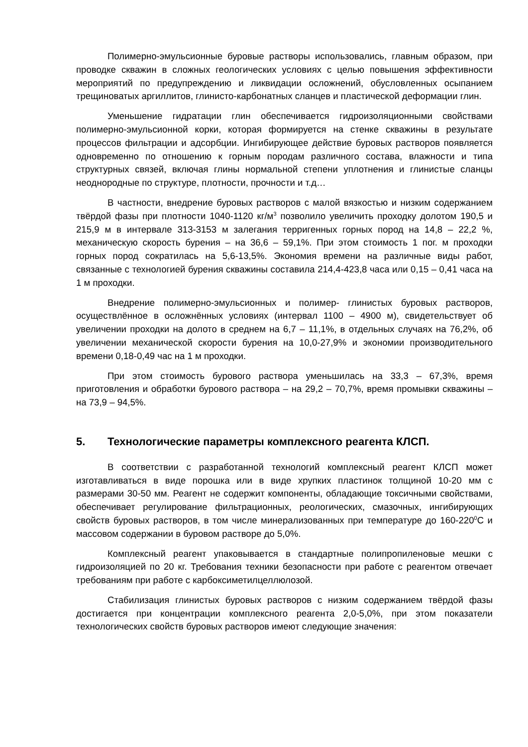Полимерно-эмульсионные буровые растворы использовались, главным образом, при проводке скважин в сложных геологических условиях с целью повышения эффективности мероприятий по предупреждению и ликвидации осложнений, обусловленных осыпанием трещиноватых аргиллитов, глинисто-карбонатных сланцев и пластической деформации глин.
Уменьшение гидратации глин обеспечивается гидроизоляционными свойствами полимерно-эмульсионной корки, которая формируется на стенке скважины в результате процессов фильтрации и адсорбции. Ингибирующее действие буровых растворов появляется одновременно по отношению к горным породам различного состава, влажности и типа структурных связей, включая глины нормальной степени уплотнения и глинистые сланцы неоднородные по структуре, плотности, прочности и т.д…
В частности, внедрение буровых растворов с малой вязкостью и низким содержанием твёрдой фазы при плотности 1040-1120 кг/м<sup>3</sup> позволило увеличить проходку долотом 190,5 и 215,9 м в интервале 313-3153 м залегания терригенных горных пород на 14,8 – 22,2 %, механическую скорость бурения – на 36,6 – 59,1%. При этом стоимость 1 пог. м проходки горных пород сократилась на 5,6-13,5%. Экономия времени на различные виды работ, связанные с технологией бурения скважины составила 214,4-423,8 часа или 0,15 – 0,41 часа на 1 м проходки.
Внедрение полимерно-эмульсионных и полимер- глинистых буровых растворов, осуществлённое в осложнённых условиях (интервал 1100 – 4900 м), свидетельствует об увеличении проходки на долото в среднем на 6,7 – 11,1%, в отдельных случаях на 76,2%, об увеличении механической скорости бурения на 10,0-27,9% и экономии производительного времени 0,18-0,49 час на 1 м проходки.
При этом стоимость бурового раствора уменьшилась на 33,3 – 67,3%, время приготовления и обработки бурового раствора – на 29,2 – 70,7%, время промывки скважины – на 73,9 – 94,5%.
5. Технологические параметры комплексного реагента КЛСП.
В соответствии с разработанной технологий комплексный реагент КЛСП может изготавливаться в виде порошка или в виде хрупких пластинок толщиной 10-20 мм с размерами 30-50 мм. Реагент не содержит компоненты, обладающие токсичными свойствами, обеспечивает регулирование фильтрационных, реологических, смазочных, ингибирующих свойств буровых растворов, в том числе минерализованных при температуре до 160-220<sup>0</sup>С и массовом содержании в буровом растворе до 5,0%.
Комплексный реагент упаковывается в стандартные полипропиленовые мешки с гидроизоляцией по 20 кг. Требования техники безопасности при работе с реагентом отвечает требованиям при работе с карбоксиметилцеллюлозой.
Стабилизация глинистых буровых растворов с низким содержанием твёрдой фазы достигается при концентрации комплексного реагента 2,0-5,0%, при этом показатели технологических свойств буровых растворов имеют следующие значения: